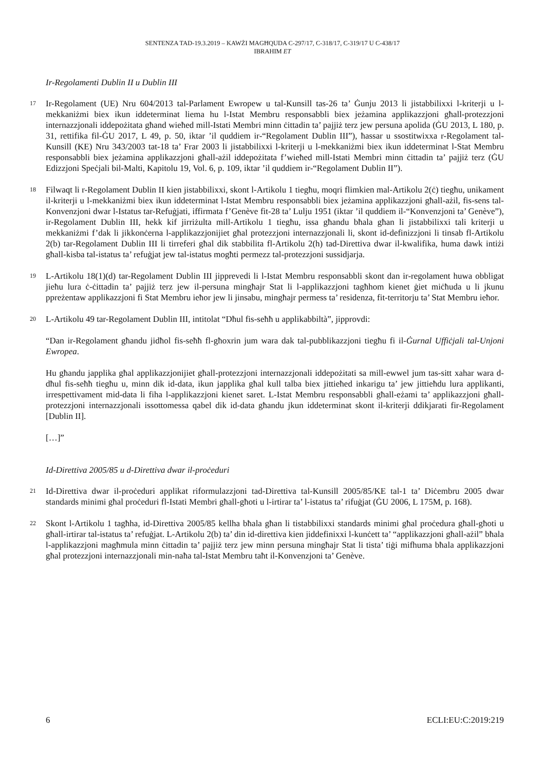SENTENZA TAD-19.3.2019 – KAWŻI MAGĦQUDA C-297/17, C-318/17, C-319/17 U C-438/17
IBRAHIM ET
Ir-Regolamenti Dublin II u Dublin III
17 Ir-Regolament (UE) Nru 604/2013 tal-Parlament Ewropew u tal-Kunsill tas-26 ta’ Ġunju 2013 li jistabbilixxi l-kriterji u l-mekkaniżmi biex ikun iddeterminat liema hu l-Istat Membru responsabbli biex jeżamina applikazzjoni għall-protezzjoni internazzjonali iddepożitata għand wieħed mill-Istati Membri minn ċittadin ta’ pajjiż terz jew persuna apolida (ĠU 2013, L 180, p. 31, rettifika fil-ĠU 2017, L 49, p. 50, iktar ’il quddiem ir-“Regolament Dublin III”), ħassar u ssostitwixxa r-Regolament tal-Kunsill (KE) Nru 343/2003 tat-18 ta’ Frar 2003 li jistabbilixxi l-kriterji u l-mekkaniżmi biex ikun iddeterminat l-Stat Membru responsabbli biex jeżamina applikazzjoni għall-ażil iddepożitata f’wieħed mill-Istati Membri minn ċittadin ta’ pajjiż terz (ĠU Edizzjoni Speċjali bil-Malti, Kapitolu 19, Vol. 6, p. 109, iktar ’il quddiem ir-“Regolament Dublin II”).
18 Filwaqt li r-Regolament Dublin II kien jistabbilixxi, skont l-Artikolu 1 tiegħu, moqri flimkien mal-Artikolu 2(ċ) tiegħu, unikament il-kriterji u l-mekkaniżmi biex ikun iddeterminat l-Istat Membru responsabbli biex jeżamina applikazzjoni għall-ażil, fis-sens tal-Konvenzjoni dwar l-Istatus tar-Refuġjati, iffirmata f’Genève fit-28 ta’ Lulju 1951 (iktar ’il quddiem il-“Konvenzjoni ta’ Genève”), ir-Regolament Dublin III, hekk kif jirriżulta mill-Artikolu 1 tiegħu, issa għandu bħala għan li jistabbilixxi tali kriterji u mekkaniżmi f’dak li jikkonċerna l-applikazzjonijiet għal protezzjoni internazzjonali li, skont id-definizzjoni li tinsab fl-Artikolu 2(b) tar-Regolament Dublin III li tirreferi għal dik stabbilita fl-Artikolu 2(h) tad-Direttiva dwar il-kwalifika, huma dawk intiżi għall-kisba tal-istatus ta’ refuġjat jew tal-istatus mogħti permezz tal-protezzjoni sussidjarja.
19 L-Artikolu 18(1)(d) tar-Regolament Dublin III jipprevedi li l-Istat Membru responsabbli skont dan ir-regolament huwa obbligat jieħu lura ċ-ċittadin ta’ pajjiż terz jew il-persuna mingħajr Stat li l-applikazzjoni tagħhom kienet ġiet miċħuda u li jkunu ppreżentaw applikazzjoni fi Stat Membru ieħor jew li jinsabu, mingħajr permess ta’ residenza, fit-territorju ta’ Stat Membru ieħor.
20 L-Artikolu 49 tar-Regolament Dublin III, intitolat “Dħul fis-seħħ u applikabbiltà”, jipprovdi:
“Dan ir-Regolament għandu jidħol fis-seħħ fl-għoxrin jum wara dak tal-pubblikazzjoni tiegħu fi il-Ġurnal Uffiċjali tal-Unjoni Ewropea.
Hu għandu japplika għal applikazzjonijiet għall-protezzjoni internazzjonali iddepożitati sa mill-ewwel jum tas-sitt xahar wara d-dħul fis-seħħ tiegħu u, minn dik id-data, ikun japplika għal kull talba biex jittieħed inkarigu ta’ jew jittieħdu lura applikanti, irrespettivament mid-data li fiha l-applikazzjoni kienet saret. L-Istat Membru responsabbli għall-eżami ta’ applikazzjoni għall-protezzjoni internazzjonali issottomessa qabel dik id-data għandu jkun iddeterminat skont il-kriterji ddikjarati fir-Regolament [Dublin II].
[…]”
Id-Direttiva 2005/85 u d-Direttiva dwar il-proċeduri
21 Id-Direttiva dwar il-proċeduri applikat riformulazzjoni tad-Direttiva tal-Kunsill 2005/85/KE tal-1 ta’ Diċembru 2005 dwar standards minimi għal proċeduri fl-Istati Membri għall-għoti u l-irtirar ta’ l-istatus ta’ rifuġjat (ĠU 2006, L 175M, p. 168).
22 Skont l-Artikolu 1 tagħha, id-Direttiva 2005/85 kellha bħala għan li tistabbilixxi standards minimi għal proċedura għall-għoti u għall-irtirar tal-istatus ta’ refuġjat. L-Artikolu 2(b) ta’ din id-direttiva kien jiddefinixxi l-kunċett ta’ “applikazzjoni għall-ażil” bħala l-applikazzjoni magħmula minn ċittadin ta’ pajjiż terz jew minn persuna mingħajr Stat li tista’ tiġi mifhuma bħala applikazzjoni għal protezzjoni internazzjonali min-naħa tal-Istat Membru taħt il-Konvenzjoni ta’ Genève.
6 ECLI:EU:C:2019:219